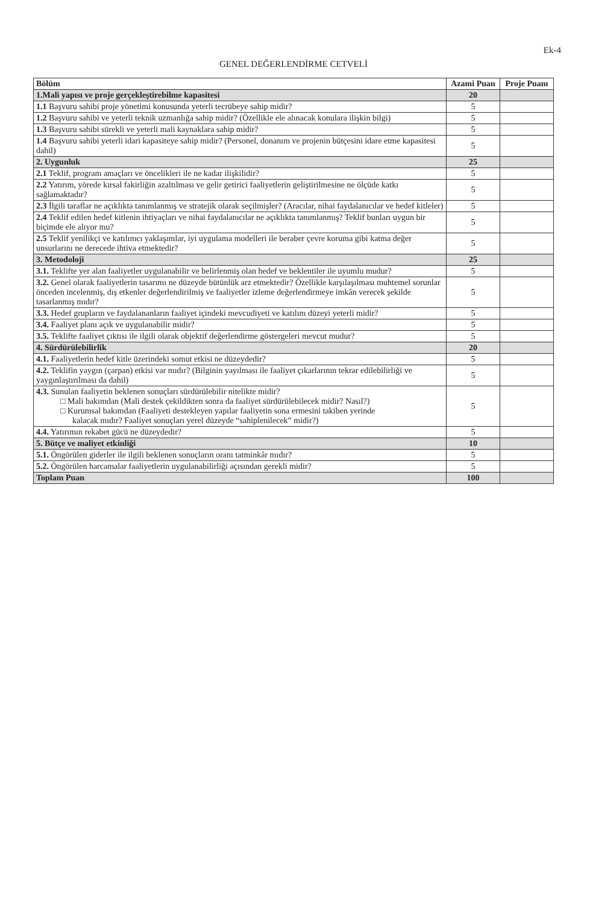Ek-4
GENEL DEĞERLENDİRME CETVELİ
| Bölüm | Azami Puan | Proje Puanı |
| --- | --- | --- |
| 1.Mali yapısı ve proje gerçekleştirebilme kapasitesi | 20 | |
| 1.1 Başvuru sahibi proje yönetimi konusunda yeterli tecrübeye sahip midir? | 5 | |
| 1.2 Başvuru sahibi ve yeterli teknik uzmanlığa sahip midir? (Özellikle ele alınacak konulara ilişkin bilgi) | 5 | |
| 1.3 Başvuru sahibi sürekli ve yeterli mali kaynaklara sahip midir? | 5 | |
| 1.4 Başvuru sahibi yeterli idari kapasiteye sahip midir? (Personel, donanım ve projenin bütçesini idare etme kapasitesi dahil) | 5 | |
| 2. Uygunluk | 25 | |
| 2.1 Teklif, program amaçları ve öncelikleri ile ne kadar ilişkilidir? | 5 | |
| 2.2 Yatırım, yörede kırsal fakirliğin azaltılması ve gelir getirici faaliyetlerin geliştirilmesine ne ölçüde katkı sağlamaktadır? | 5 | |
| 2.3 İlgili taraflar ne açıklıkta tanımlanmış ve stratejik olarak seçilmişler? (Aracılar, nihai faydalanıcılar ve hedef kitleler) | 5 | |
| 2.4 Teklif edilen hedef kitlenin ihtiyaçları ve nihai faydalanıcılar ne açıklıkta tanımlanmış? Teklif bunları uygun bir biçimde ele alıyor mu? | 5 | |
| 2.5 Teklif yenilikçi ve katılımcı yaklaşımlar, iyi uygulama modelleri ile beraber çevre koruma gibi katma değer unsurlarını ne derecede ihtiva etmektedir? | 5 | |
| 3. Metodoloji | 25 | |
| 3.1. Teklifte yer alan faaliyetler uygulanabilir ve belirlenmiş olan hedef ve beklentiler ile uyumlu mudur? | 5 | |
| 3.2. Genel olarak faaliyetlerin tasarımı ne düzeyde bütünlük arz etmektedir? Özellikle karşılaşılması muhtemel sorunlar önceden incelenmiş, dış etkenler değerlendirilmiş ve faaliyetler izleme değerlendirmeye imkân verecek şekilde tasarlanmış mıdır? | 5 | |
| 3.3. Hedef grupların ve faydalananların faaliyet içindeki mevcudiyeti ve katılım düzeyi yeterli midir? | 5 | |
| 3.4. Faaliyet planı açık ve uygulanabilir midir? | 5 | |
| 3.5. Teklifte faaliyet çıktısı ile ilgili olarak objektif değerlendirme göstergeleri mevcut mudur? | 5 | |
| 4. Sürdürülebilirlik | 20 | |
| 4.1. Faaliyetlerin hedef kitle üzerindeki somut etkisi ne düzeydedir? | 5 | |
| 4.2. Teklifin yaygın (çarpan) etkisi var mıdır? (Bilginin yayılması ile faaliyet çıkarlarının tekrar edilebilirliği ve yaygınlaştırılması da dahil) | 5 | |
| 4.3. Sunulan faaliyetin beklenen sonuçları sürdürülebilir nitelikte midir? □ Mali bakımdan (Mali destek çekildikten sonra da faaliyet sürdürülebilecek midir? Nasıl?) □ Kurumsal bakımdan (Faaliyeti destekleyen yapılar faaliyetin sona ermesini takiben yerinde kalacak mıdır? Faaliyet sonuçları yerel düzeyde “sahiplenilecek” midir?) | 5 | |
| 4.4. Yatırımın rekabet gücü ne düzeydedir? | 5 | |
| 5. Bütçe ve maliyet etkinliği | 10 | |
| 5.1. Öngörülen giderler ile ilgili beklenen sonuçların oranı tatminkâr mıdır? | 5 | |
| 5.2. Öngörülen harcamalar faaliyetlerin uygulanabilirliği açısından gerekli midir? | 5 | |
| Toplam Puan | 100 | |